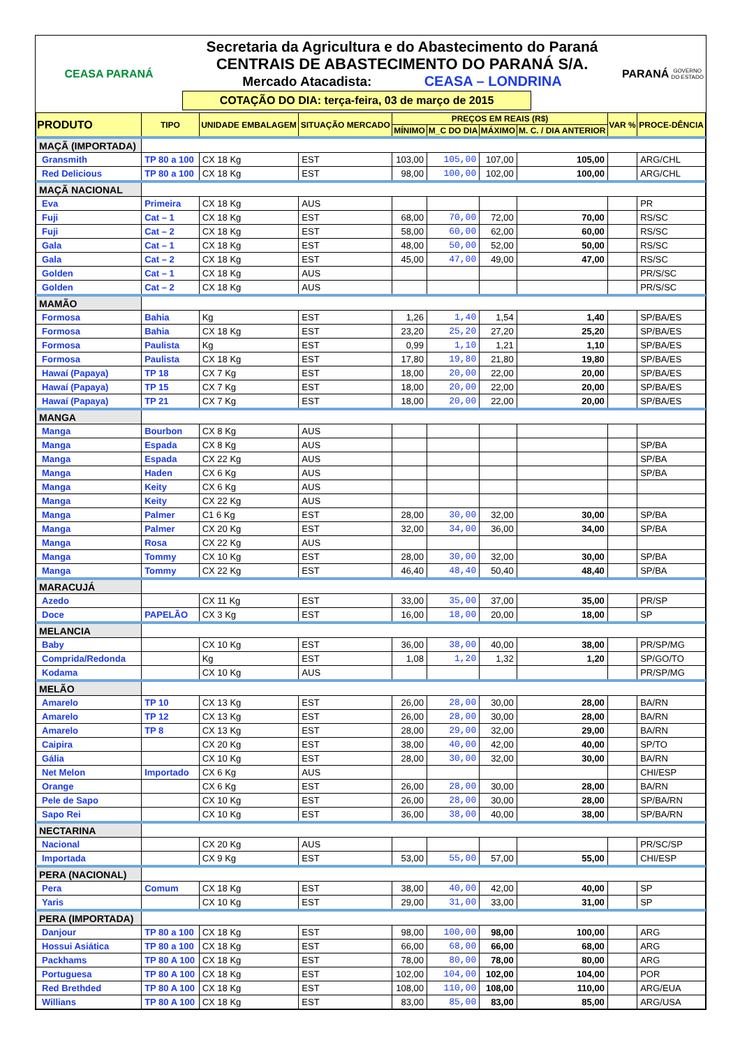CEASA PARANÁ
Secretaria da Agricultura e do Abastecimento do Paraná
CENTRAIS DE ABASTECIMENTO DO PARANÁ S/A.
Mercado Atacadista: CEASA – LONDRINA
COTAÇÃO DO DIA: terça-feira, 03 de março de 2015
PARANÁ
GOVERNO DO ESTADO
| PRODUTO | TIPO | UNIDADE EMBALAGEM | SITUAÇÃO MERCADO | PREÇOS EM REAIS (R$) | | | | VAR % | PROCE-DÊNCIA |
| --- | --- | --- | --- | --- | --- | --- | --- | --- | --- |
| | | | | MÍNIMO | M_C DO DIA | MÁXIMO | M. C. / DIA ANTERIOR | | |
| MAÇÃ (IMPORTADA) | | | | | | | | | |
| Gransmith | TP 80 a 100 | CX 18 Kg | EST | 103,00 | 105,00 | 107,00 | 105,00 | | ARG/CHL |
| Red Delicious | TP 80 a 100 | CX 18 Kg | EST | 98,00 | 100,00 | 102,00 | 100,00 | | ARG/CHL |
| MAÇÃ NACIONAL | | | | | | | | | |
| Eva | Primeira | CX 18 Kg | AUS | | | | | | PR |
| Fuji | Cat – 1 | CX 18 Kg | EST | 68,00 | 70,00 | 72,00 | 70,00 | | RS/SC |
| Fuji | Cat – 2 | CX 18 Kg | EST | 58,00 | 60,00 | 62,00 | 60,00 | | RS/SC |
| Gala | Cat – 1 | CX 18 Kg | EST | 48,00 | 50,00 | 52,00 | 50,00 | | RS/SC |
| Gala | Cat – 2 | CX 18 Kg | EST | 45,00 | 47,00 | 49,00 | 47,00 | | RS/SC |
| Golden | Cat – 1 | CX 18 Kg | AUS | | | | | | PR/S/SC |
| Golden | Cat – 2 | CX 18 Kg | AUS | | | | | | PR/S/SC |
| MAMÃO | | | | | | | | | |
| Formosa | Bahia | Kg | EST | 1,26 | 1,40 | 1,54 | 1,40 | | SP/BA/ES |
| Formosa | Bahia | CX 18 Kg | EST | 23,20 | 25,20 | 27,20 | 25,20 | | SP/BA/ES |
| Formosa | Paulista | Kg | EST | 0,99 | 1,10 | 1,21 | 1,10 | | SP/BA/ES |
| Formosa | Paulista | CX 18 Kg | EST | 17,80 | 19,80 | 21,80 | 19,80 | | SP/BA/ES |
| Hawaí (Papaya) | TP 18 | CX 7 Kg | EST | 18,00 | 20,00 | 22,00 | 20,00 | | SP/BA/ES |
| Hawaí (Papaya) | TP 15 | CX 7 Kg | EST | 18,00 | 20,00 | 22,00 | 20,00 | | SP/BA/ES |
| Hawaí (Papaya) | TP 21 | CX 7 Kg | EST | 18,00 | 20,00 | 22,00 | 20,00 | | SP/BA/ES |
| MANGA | | | | | | | | | |
| Manga | Bourbon | CX 8 Kg | AUS | | | | | | |
| Manga | Espada | CX 8 Kg | AUS | | | | | | SP/BA |
| Manga | Espada | CX 22 Kg | AUS | | | | | | SP/BA |
| Manga | Haden | CX 6 Kg | AUS | | | | | | SP/BA |
| Manga | Keity | CX 6 Kg | AUS | | | | | | |
| Manga | Keity | CX 22 Kg | AUS | | | | | | |
| Manga | Palmer | C1 6 Kg | EST | 28,00 | 30,00 | 32,00 | 30,00 | | SP/BA |
| Manga | Palmer | CX 20 Kg | EST | 32,00 | 34,00 | 36,00 | 34,00 | | SP/BA |
| Manga | Rosa | CX 22 Kg | AUS | | | | | | |
| Manga | Tommy | CX 10 Kg | EST | 28,00 | 30,00 | 32,00 | 30,00 | | SP/BA |
| Manga | Tommy | CX 22 Kg | EST | 46,40 | 48,40 | 50,40 | 48,40 | | SP/BA |
| MARACUJÁ | | | | | | | | | |
| Azedo | | CX 11 Kg | EST | 33,00 | 35,00 | 37,00 | 35,00 | | PR/SP |
| Doce | PAPELÃO | CX 3 Kg | EST | 16,00 | 18,00 | 20,00 | 18,00 | | SP |
| MELANCIA | | | | | | | | | |
| Baby | | CX 10 Kg | EST | 36,00 | 38,00 | 40,00 | 38,00 | | PR/SP/MG |
| Comprida/Redonda | | Kg | EST | 1,08 | 1,20 | 1,32 | 1,20 | | SP/GO/TO |
| Kodama | | CX 10 Kg | AUS | | | | | | PR/SP/MG |
| MELÃO | | | | | | | | | |
| Amarelo | TP 10 | CX 13 Kg | EST | 26,00 | 28,00 | 30,00 | 28,00 | | BA/RN |
| Amarelo | TP 12 | CX 13 Kg | EST | 26,00 | 28,00 | 30,00 | 28,00 | | BA/RN |
| Amarelo | TP 8 | CX 13 Kg | EST | 28,00 | 29,00 | 32,00 | 29,00 | | BA/RN |
| Caipira | | CX 20 Kg | EST | 38,00 | 40,00 | 42,00 | 40,00 | | SP/TO |
| Gália | | CX 10 Kg | EST | 28,00 | 30,00 | 32,00 | 30,00 | | BA/RN |
| Net Melon | Importado | CX 6 Kg | AUS | | | | | | CHI/ESP |
| Orange | | CX 6 Kg | EST | 26,00 | 28,00 | 30,00 | 28,00 | | BA/RN |
| Pele de Sapo | | CX 10 Kg | EST | 26,00 | 28,00 | 30,00 | 28,00 | | SP/BA/RN |
| Sapo Rei | | CX 10 Kg | EST | 36,00 | 38,00 | 40,00 | 38,00 | | SP/BA/RN |
| NECTARINA | | | | | | | | | |
| Nacional | | CX 20 Kg | AUS | | | | | | PR/SC/SP |
| Importada | | CX 9 Kg | EST | 53,00 | 55,00 | 57,00 | 55,00 | | CHI/ESP |
| PERA (NACIONAL) | | | | | | | | | |
| Pera | Comum | CX 18 Kg | EST | 38,00 | 40,00 | 42,00 | 40,00 | | SP |
| Yaris | | CX 10 Kg | EST | 29,00 | 31,00 | 33,00 | 31,00 | | SP |
| PERA (IMPORTADA) | | | | | | | | | |
| Danjour | TP 80 a 100 | CX 18 Kg | EST | 98,00 | 100,00 | 98,00 | 100,00 | | ARG |
| Hossui Asiática | TP 80 a 100 | CX 18 Kg | EST | 66,00 | 68,00 | 66,00 | 68,00 | | ARG |
| Packhams | TP 80 A 100 | CX 18 Kg | EST | 78,00 | 80,00 | 78,00 | 80,00 | | ARG |
| Portuguesa | TP 80 A 100 | CX 18 Kg | EST | 102,00 | 104,00 | 102,00 | 104,00 | | POR |
| Red Brethded | TP 80 A 100 | CX 18 Kg | EST | 108,00 | 110,00 | 108,00 | 110,00 | | ARG/EUA |
| Willians | TP 80 A 100 | CX 18 Kg | EST | 83,00 | 85,00 | 83,00 | 85,00 | | ARG/USA |